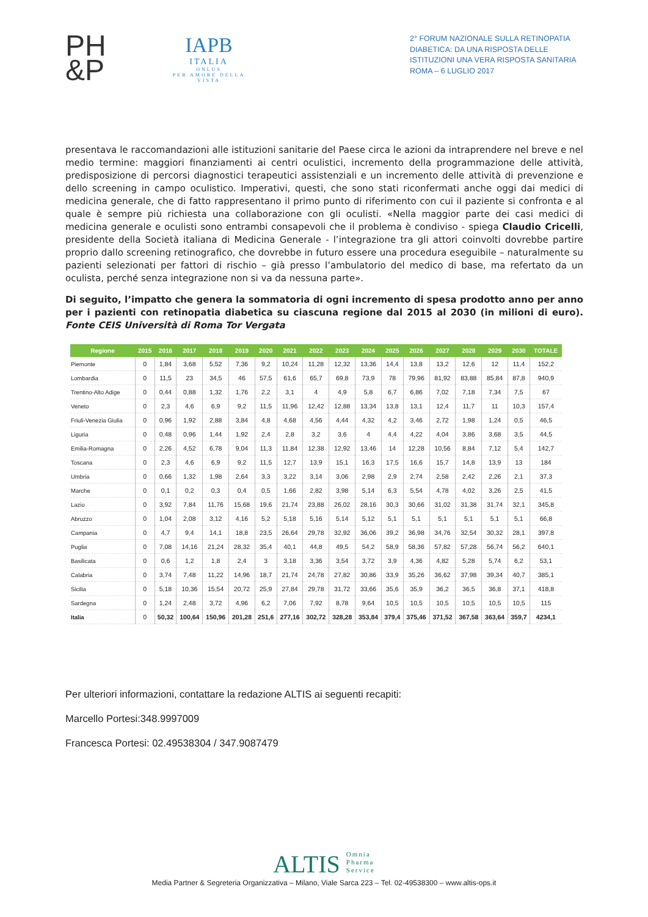PH
&P
IAPB
ITALIA
ONLUS
PER AMORE DELLA VISTA
2° FORUM NAZIONALE SULLA RETINOPATIA DIABETICA: DA UNA RISPOSTA DELLE ISTITUZIONI UNA VERA RISPOSTA SANITARIA
ROMA – 6 LUGLIO 2017
presentava le raccomandazioni alle istituzioni sanitarie del Paese circa le azioni da intraprendere nel breve e nel medio termine: maggiori finanziamenti ai centri oculistici, incremento della programmazione delle attività, predisposizione di percorsi diagnostici terapeutici assistenziali e un incremento delle attività di prevenzione e dello screening in campo oculistico. Imperativi, questi, che sono stati riconfermati anche oggi dai medici di medicina generale, che di fatto rappresentano il primo punto di riferimento con cui il paziente si confronta e al quale è sempre più richiesta una collaborazione con gli oculisti. «Nella maggior parte dei casi medici di medicina generale e oculisti sono entrambi consapevoli che il problema è condiviso - spiega Claudio Cricelli, presidente della Società italiana di Medicina Generale - l’integrazione tra gli attori coinvolti dovrebbe partire proprio dallo screening retinografico, che dovrebbe in futuro essere una procedura eseguibile – naturalmente su pazienti selezionati per fattori di rischio – già presso l’ambulatorio del medico di base, ma refertato da un oculista, perché senza integrazione non si va da nessuna parte».
Di seguito, l’impatto che genera la sommatoria di ogni incremento di spesa prodotto anno per anno per i pazienti con retinopatia diabetica su ciascuna regione dal 2015 al 2030 (in milioni di euro). Fonte CEIS Università di Roma Tor Vergata
| Regione | 2015 | 2016 | 2017 | 2018 | 2019 | 2020 | 2021 | 2022 | 2023 | 2024 | 2025 | 2026 | 2027 | 2028 | 2029 | 2030 | TOTALE |
| --- | --- | --- | --- | --- | --- | --- | --- | --- | --- | --- | --- | --- | --- | --- | --- | --- | --- |
| Piemonte | 0 | 1,84 | 3,68 | 5,52 | 7,36 | 9,2 | 10,24 | 11,28 | 12,32 | 13,36 | 14,4 | 13,8 | 13,2 | 12,6 | 12 | 11,4 | 152,2 |
| Lombardia | 0 | 11,5 | 23 | 34,5 | 46 | 57,5 | 61,6 | 65,7 | 69,8 | 73,9 | 78 | 79,96 | 81,92 | 83,88 | 85,84 | 87,8 | 940,9 |
| Trentino-Alto Adige | 0 | 0,44 | 0,88 | 1,32 | 1,76 | 2,2 | 3,1 | 4 | 4,9 | 5,8 | 6,7 | 6,86 | 7,02 | 7,18 | 7,34 | 7,5 | 67 |
| Veneto | 0 | 2,3 | 4,6 | 6,9 | 9,2 | 11,5 | 11,96 | 12,42 | 12,88 | 13,34 | 13,8 | 13,1 | 12,4 | 11,7 | 11 | 10,3 | 157,4 |
| Friuli-Venezia Giulia | 0 | 0,96 | 1,92 | 2,88 | 3,84 | 4,8 | 4,68 | 4,56 | 4,44 | 4,32 | 4,2 | 3,46 | 2,72 | 1,98 | 1,24 | 0,5 | 46,5 |
| Liguria | 0 | 0,48 | 0,96 | 1,44 | 1,92 | 2,4 | 2,8 | 3,2 | 3,6 | 4 | 4,4 | 4,22 | 4,04 | 3,86 | 3,68 | 3,5 | 44,5 |
| Emilia-Romagna | 0 | 2,26 | 4,52 | 6,78 | 9,04 | 11,3 | 11,84 | 12,38 | 12,92 | 13,46 | 14 | 12,28 | 10,56 | 8,84 | 7,12 | 5,4 | 142,7 |
| Toscana | 0 | 2,3 | 4,6 | 6,9 | 9,2 | 11,5 | 12,7 | 13,9 | 15,1 | 16,3 | 17,5 | 16,6 | 15,7 | 14,8 | 13,9 | 13 | 184 |
| Umbria | 0 | 0,66 | 1,32 | 1,98 | 2,64 | 3,3 | 3,22 | 3,14 | 3,06 | 2,98 | 2,9 | 2,74 | 2,58 | 2,42 | 2,26 | 2,1 | 37,3 |
| Marche | 0 | 0,1 | 0,2 | 0,3 | 0,4 | 0,5 | 1,66 | 2,82 | 3,98 | 5,14 | 6,3 | 5,54 | 4,78 | 4,02 | 3,26 | 2,5 | 41,5 |
| Lazio | 0 | 3,92 | 7,84 | 11,76 | 15,68 | 19,6 | 21,74 | 23,88 | 26,02 | 28,16 | 30,3 | 30,66 | 31,02 | 31,38 | 31,74 | 32,1 | 345,8 |
| Abruzzo | 0 | 1,04 | 2,08 | 3,12 | 4,16 | 5,2 | 5,18 | 5,16 | 5,14 | 5,12 | 5,1 | 5,1 | 5,1 | 5,1 | 5,1 | 5,1 | 66,8 |
| Campania | 0 | 4,7 | 9,4 | 14,1 | 18,8 | 23,5 | 26,64 | 29,78 | 32,92 | 36,06 | 39,2 | 36,98 | 34,76 | 32,54 | 30,32 | 28,1 | 397,8 |
| Puglia | 0 | 7,08 | 14,16 | 21,24 | 28,32 | 35,4 | 40,1 | 44,8 | 49,5 | 54,2 | 58,9 | 58,36 | 57,82 | 57,28 | 56,74 | 56,2 | 640,1 |
| Basilicata | 0 | 0,6 | 1,2 | 1,8 | 2,4 | 3 | 3,18 | 3,36 | 3,54 | 3,72 | 3,9 | 4,36 | 4,82 | 5,28 | 5,74 | 6,2 | 53,1 |
| Calabria | 0 | 3,74 | 7,48 | 11,22 | 14,96 | 18,7 | 21,74 | 24,78 | 27,82 | 30,86 | 33,9 | 35,26 | 36,62 | 37,98 | 39,34 | 40,7 | 385,1 |
| Sicilia | 0 | 5,18 | 10,36 | 15,54 | 20,72 | 25,9 | 27,84 | 29,78 | 31,72 | 33,66 | 35,6 | 35,9 | 36,2 | 36,5 | 36,8 | 37,1 | 418,8 |
| Sardegna | 0 | 1,24 | 2,48 | 3,72 | 4,96 | 6,2 | 7,06 | 7,92 | 8,78 | 9,64 | 10,5 | 10,5 | 10,5 | 10,5 | 10,5 | 10,5 | 115 |
| Italia | 0 | 50,32 | 100,64 | 150,96 | 201,28 | 251,6 | 277,16 | 302,72 | 328,28 | 353,84 | 379,4 | 375,46 | 371,52 | 367,58 | 363,64 | 359,7 | 4234,1 |
Per ulteriori informazioni, contattare la redazione ALTIS ai seguenti recapiti:
Marcello Portesi:348.9997009
Francesca Portesi: 02.49538304 / 347.9087479
ALTIS Omnia
Pharma
Service
Media Partner & Segreteria Organizzativa – Milano, Viale Sarca 223 – Tel. 02-49538300 – www.altis-ops.it